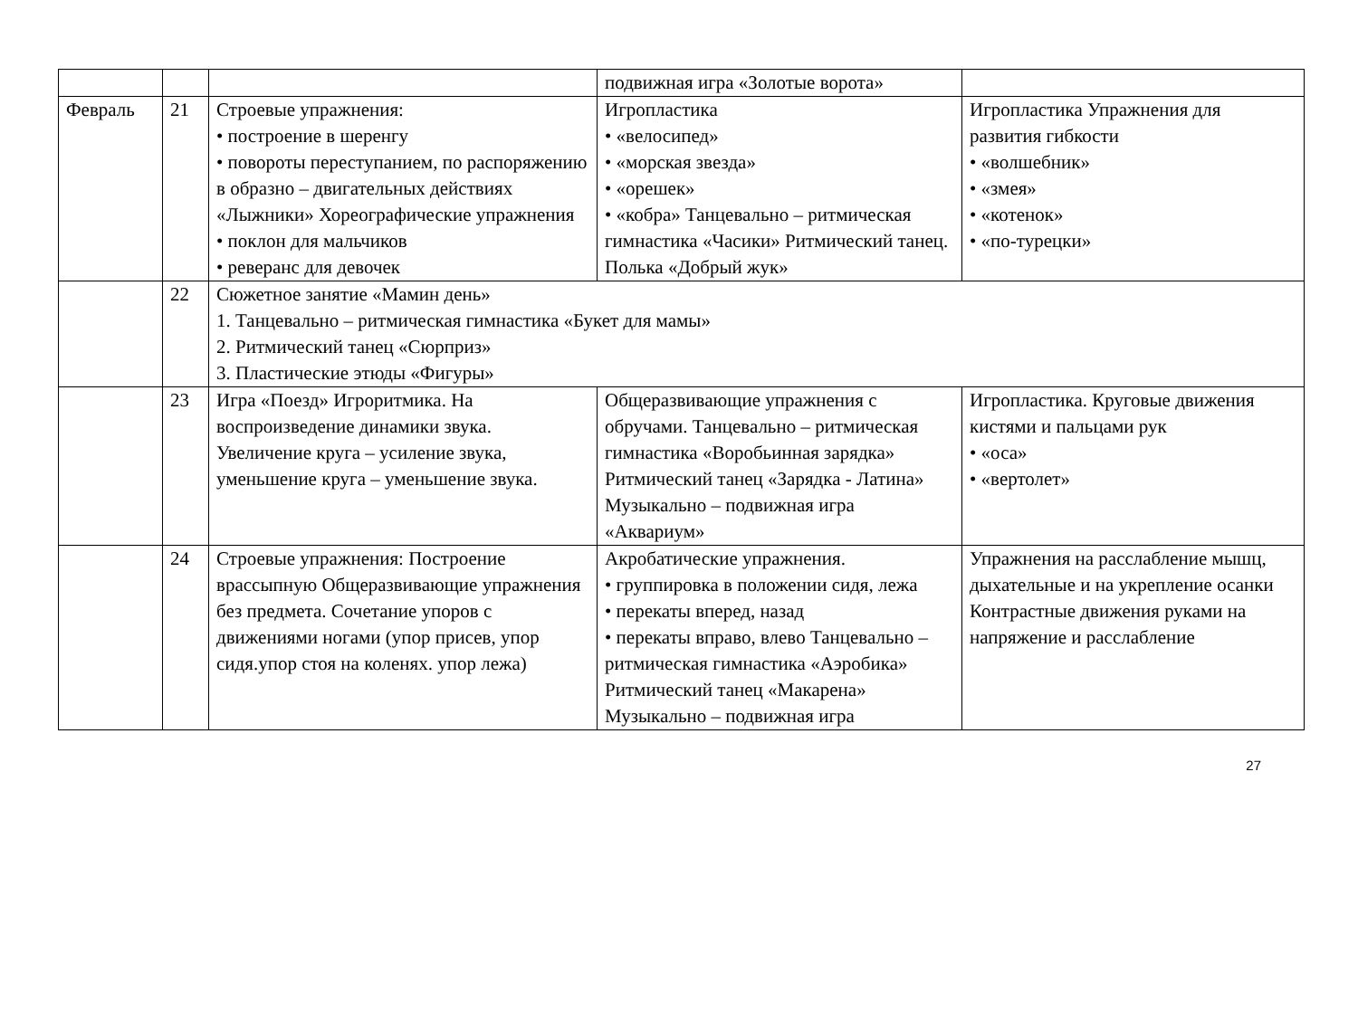| | | | подвижная игра «Золотые ворота» | |
| Февраль | 21 | Строевые упражнения: • построение в шеренгу • повороты переступанием, по распоряжению в образно – двигательных действиях «Лыжники» Хореографические упражнения • поклон для мальчиков • реверанс для девочек | Игропластика • «велосипед» • «морская звезда» • «орешек» • «кобра» Танцевально – ритмическая гимнастика «Часики» Ритмический танец. Полька «Добрый жук» | Игропластика Упражнения для развития гибкости • «волшебник» • «змея» • «котенок» • «по-турецки» |
| | 22 | Сюжетное занятие «Мамин день» 1. Танцевально – ритмическая гимнастика «Букет для мамы» 2. Ритмический танец «Сюрприз» 3. Пластические этюды «Фигуры» | | |
| | 23 | Игра «Поезд» Игроритмика. На воспроизведение динамики звука. Увеличение круга – усиление звука, уменьшение круга – уменьшение звука. | Общеразвивающие упражнения с обручами. Танцевально – ритмическая гимнастика «Воробьинная зарядка» Ритмический танец «Зарядка - Латина» Музыкально – подвижная игра «Аквариум» | Игропластика. Круговые движения кистями и пальцами рук • «оса» • «вертолет» |
| | 24 | Строевые упражнения: Построение врассыпную Общеразвивающие упражнения без предмета. Сочетание упоров с движениями ногами (упор присев, упор сидя.упор стоя на коленях. упор лежа) | Акробатические упражнения. • группировка в положении сидя, лежа • перекаты вперед, назад • перекаты вправо, влево Танцевально – ритмическая гимнастика «Аэробика» Ритмический танец «Макарена» Музыкально – подвижная игра | Упражнения на расслабление мышц, дыхательные и на укрепление осанки Контрастные движения руками на напряжение и расслабление |
27